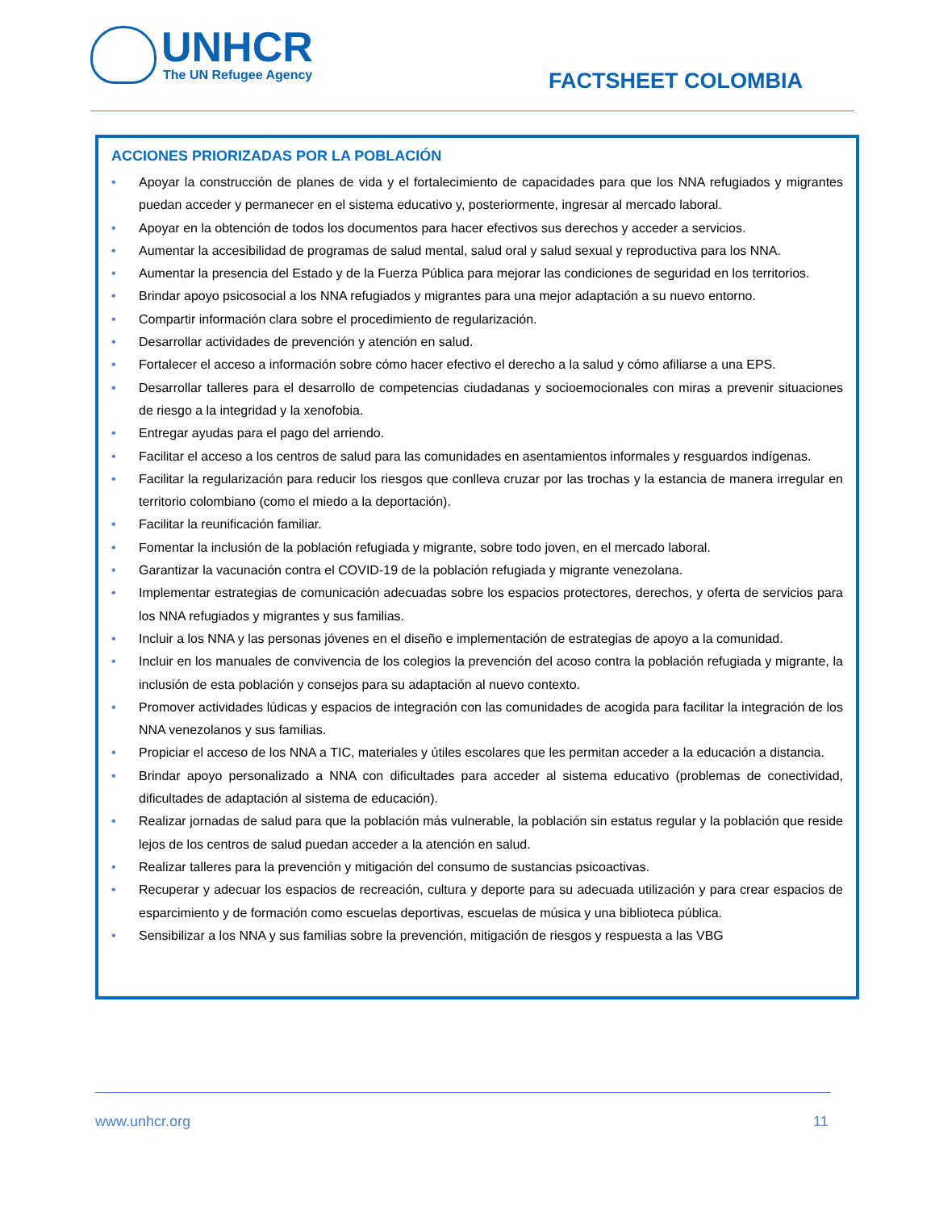UNHCR
The UN Refugee Agency
FACTSHEET COLOMBIA
ACCIONES PRIORIZADAS POR LA POBLACIÓN
• Apoyar la construcción de planes de vida y el fortalecimiento de capacidades para que los NNA refugiados y migrantes puedan acceder y permanecer en el sistema educativo y, posteriormente, ingresar al mercado laboral.
• Apoyar en la obtención de todos los documentos para hacer efectivos sus derechos y acceder a servicios.
• Aumentar la accesibilidad de programas de salud mental, salud oral y salud sexual y reproductiva para los NNA.
• Aumentar la presencia del Estado y de la Fuerza Pública para mejorar las condiciones de seguridad en los territorios.
• Brindar apoyo psicosocial a los NNA refugiados y migrantes para una mejor adaptación a su nuevo entorno.
• Compartir información clara sobre el procedimiento de regularización.
• Desarrollar actividades de prevención y atención en salud.
• Fortalecer el acceso a información sobre cómo hacer efectivo el derecho a la salud y cómo afiliarse a una EPS.
• Desarrollar talleres para el desarrollo de competencias ciudadanas y socioemocionales con miras a prevenir situaciones de riesgo a la integridad y la xenofobia.
• Entregar ayudas para el pago del arriendo.
• Facilitar el acceso a los centros de salud para las comunidades en asentamientos informales y resguardos indígenas.
• Facilitar la regularización para reducir los riesgos que conlleva cruzar por las trochas y la estancia de manera irregular en territorio colombiano (como el miedo a la deportación).
• Facilitar la reunificación familiar.
• Fomentar la inclusión de la población refugiada y migrante, sobre todo joven, en el mercado laboral.
• Garantizar la vacunación contra el COVID-19 de la población refugiada y migrante venezolana.
• Implementar estrategias de comunicación adecuadas sobre los espacios protectores, derechos, y oferta de servicios para los NNA refugiados y migrantes y sus familias.
• Incluir a los NNA y las personas jóvenes en el diseño e implementación de estrategias de apoyo a la comunidad.
• Incluir en los manuales de convivencia de los colegios la prevención del acoso contra la población refugiada y migrante, la inclusión de esta población y consejos para su adaptación al nuevo contexto.
• Promover actividades lúdicas y espacios de integración con las comunidades de acogida para facilitar la integración de los NNA venezolanos y sus familias.
• Propiciar el acceso de los NNA a TIC, materiales y útiles escolares que les permitan acceder a la educación a distancia.
• Brindar apoyo personalizado a NNA con dificultades para acceder al sistema educativo (problemas de conectividad, dificultades de adaptación al sistema de educación).
• Realizar jornadas de salud para que la población más vulnerable, la población sin estatus regular y la población que reside lejos de los centros de salud puedan acceder a la atención en salud.
• Realizar talleres para la prevención y mitigación del consumo de sustancias psicoactivas.
• Recuperar y adecuar los espacios de recreación, cultura y deporte para su adecuada utilización y para crear espacios de esparcimiento y de formación como escuelas deportivas, escuelas de música y una biblioteca pública.
• Sensibilizar a los NNA y sus familias sobre la prevención, mitigación de riesgos y respuesta a las VBG
www.unhcr.org 11